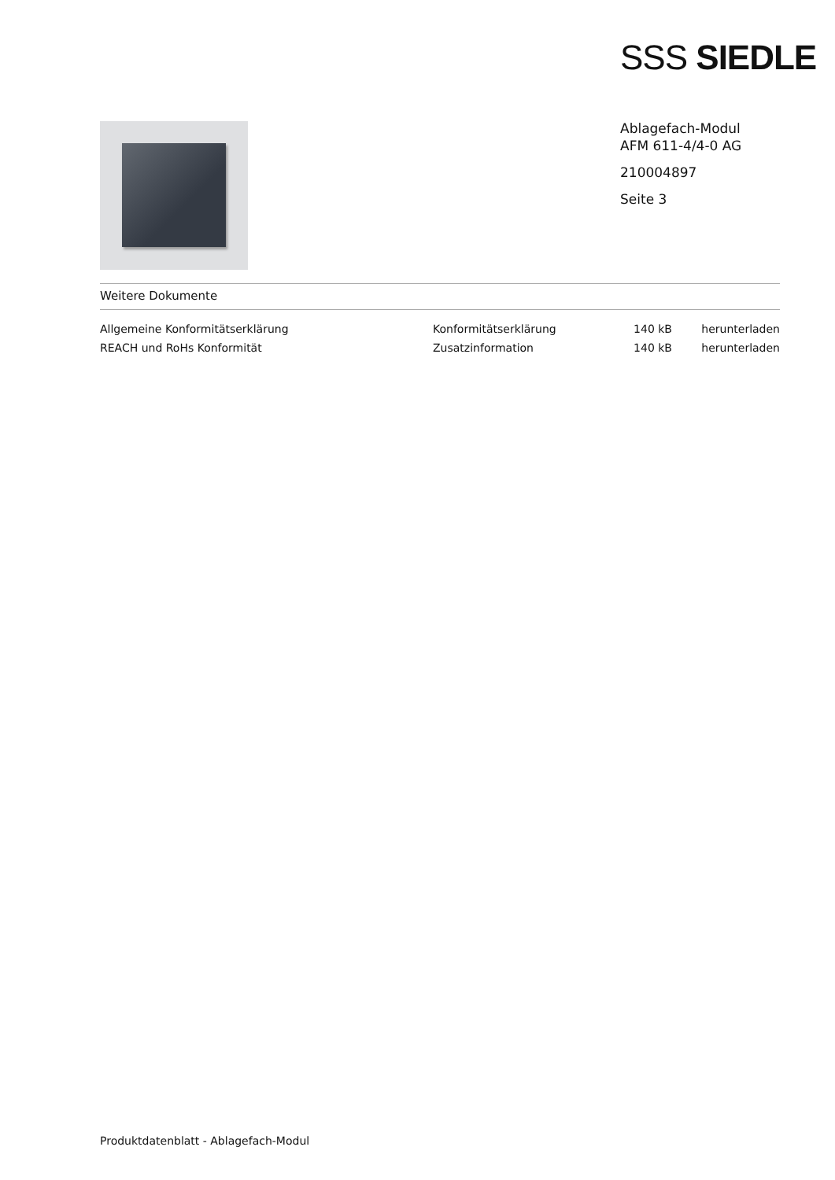SSS SIEDLE
Ablagefach-Modul
AFM 611-4/4-0 AG
210004897
Seite 3
Weitere Dokumente
| Allgemeine Konformitätserklärung | Konformitätserklärung | 140 kB | herunterladen |
| REACH und RoHs Konformität | Zusatzinformation | 140 kB | herunterladen |
Produktdatenblatt - Ablagefach-Modul